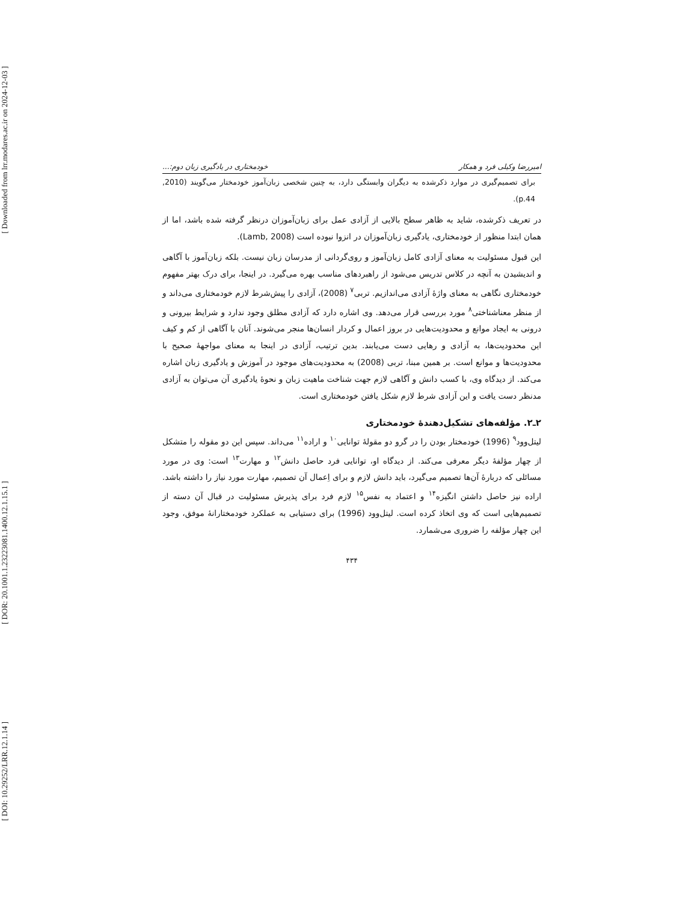[ Downloaded from lrr.modares.ac.ir on 2024-12-03 ]
[ DOR: 20.1001.1.23223081.1400.12.1.15.1 ]
[ DOI: 10.29252/LRR.12.1.14 ]
امیررضا وکیلی فرد و همکار خودمختاری در یادگیری زبان دوم:...
برای تصمیم‌گیری در موارد ذکرشده به دیگران وابستگی دارد، به چنین شخصی زبان‌آموز خودمختار می‌گویند (2010, p.44).
در تعریف ذکرشده، شاید به ظاهر سطح بالایی از آزادی عمل برای زبان‌آموزان درنظر گرفته شده باشد، اما از همان ابتدا منظور از خودمختاری، یادگیری زبان‌آموزان در انزوا نبوده است (Lamb, 2008).
این قبول مسئولیت به معنای آزادی کامل زبان‌آموز و روی‌گردانی از مدرسان زبان نیست. بلکه زبان‌آموز با آگاهی و اندیشیدن به آنچه در کلاس تدریس می‌شود از راهبردهای مناسب بهره می‌گیرد. در اینجا، برای درک بهتر مفهوم خودمختاری نگاهی به معنای واژهٔ آزادی می‌اندازیم. تربی<sup>۷</sup> (2008)، آزادی را پیش‌شرط لازم خودمختاری می‌داند و از منظر معناشناختی<sup>۸</sup> مورد بررسی قرار می‌دهد. وی اشاره دارد که آزادی مطلق وجود ندارد و شرایط بیرونی و درونی به ایجاد موانع و محدودیت‌هایی در بروز اعمال و کردار انسان‌ها منجر می‌شوند. آنان با آگاهی از کم و کیف این محدودیت‌ها، به آزادی و رهایی دست می‌یابند. بدین ترتیب، آزادی در اینجا به معنای مواجههٔ صحیح با محدودیت‌ها و موانع است. بر همین مبنا، تربی (2008) به محدودیت‌های موجود در آموزش و یادگیری زبان اشاره می‌کند. از دیدگاه وی، با کسب دانش و آگاهی لازم جهت شناخت ماهیت زبان و نحوهٔ یادگیری آن می‌توان به آزادی مدنظر دست یافت و این آزادی شرط لازم شکل یافتن خودمختاری است.
۲ـ۲. مؤلفه‌های تشکیل‌دهندهٔ خودمختاری
لیتل‌وود<sup>۹</sup> (1996) خودمختار بودن را در گرو دو مقولهٔ توانایی<sup>۱۰</sup> و اراده<sup>۱۱</sup> می‌داند. سپس این دو مقوله را متشکل از چهار مؤلفهٔ دیگر معرفی می‌کند. از دیدگاه او، توانایی فرد حاصل دانش<sup>۱۲</sup> و مهارت<sup>۱۳</sup> است: وی در مورد مسائلی که دربارهٔ آن‌ها تصمیم می‌گیرد، باید دانش لازم و برای اِعمال آن تصمیم، مهارت مورد نیاز را داشته باشد. اراده نیز حاصل داشتن انگیزه<sup>۱۴</sup> و اعتماد به نفس<sup>۱۵</sup> لازم فرد برای پذیرش مسئولیت در قبال آن دسته از تصمیم‌هایی است که وی اتخاذ کرده است. لیتل‌وود (1996) برای دستیابی به عملکرد خودمختارانهٔ موفق، وجود این چهار مؤلفه را ضروری می‌شمارد.
۴۳۴